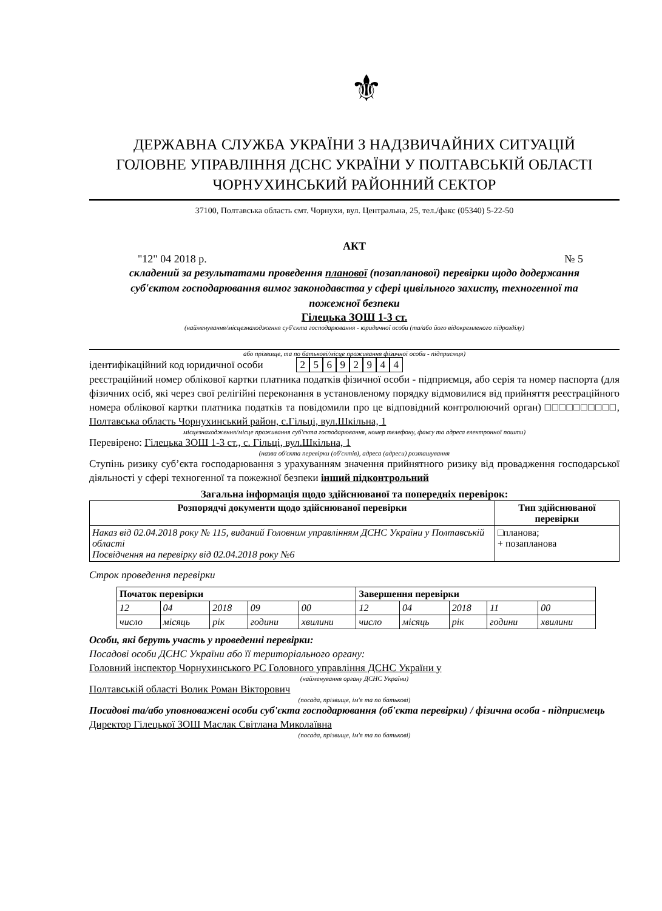⚜
ДЕРЖАВНА СЛУЖБА УКРАЇНИ З НАДЗВИЧАЙНИХ СИТУАЦІЙ
ГОЛОВНЕ УПРАВЛІННЯ ДСНС УКРАЇНИ У ПОЛТАВСЬКІЙ ОБЛАСТІ
ЧОРНУХИНСЬКИЙ РАЙОННИЙ СЕКТОР
37100, Полтавська область смт. Чорнухи, вул. Центральна, 25, тел./факс (05340) 5-22-50
АКТ
"12" 04 2018 р. № 5
складений за результатами проведення планової (позапланової) перевірки щодо додержання суб'єктом господарювання вимог законодавства у сфері цивільного захисту, техногенної та пожежної безпеки
Гілецька ЗОШ 1-3 ст.
(найменування/місцезнаходження суб'єкта господарювання - юридичної особи (та/або його відокремленого підрозділу)
або прізвище, та по батькові/місце проживання фізичної особи - підприємця)
ідентифікаційний код юридичної особи 25692944
реєстраційний номер облікової картки платника податків фізичної особи - підприємця, або серія та номер паспорта (для фізичних осіб, які через свої релігійні переконання в установленому порядку відмовилися від прийняття реєстраційного номера облікової картки платника податків та повідомили про це відповідний контролюючий орган) □□□□□□□□□□, Полтавська область Чорнухинський район, с.Гільці, вул.Шкільна, 1
місцезнаходження/місце проживання суб'єкта господарювання, номер телефону, факсу та адреса електронної пошти)
Перевірено: Гілецька ЗОШ 1-3 ст., с. Гільці, вул.Шкільна, 1
(назва об'єкта перевірки (об'єктів), адреса (адреси) розташування
Ступінь ризику суб’єкта господарювання з урахуванням значення прийнятного ризику від провадження господарської діяльності у сфері техногенної та пожежної безпеки інший підконтрольний
Загальна інформація щодо здійснюваної та попередніх перевірок:
| Розпорядчі документи щодо здійснюваної перевірки | Тип здійснюваної перевірки |
| --- | --- |
| Наказ від 02.04.2018 року № 115, виданий Головним управлінням ДСНС України у Полтавській області Посвідчення на перевірку від 02.04.2018 року №6 | □планова; + позапланова |
Строк проведення перевірки
| Початок перевірки | | | | | Завершення перевірки | | | | |
| --- | --- | --- | --- | --- | --- | --- | --- | --- | --- |
| 12 | 04 | 2018 | 09 | 00 | 12 | 04 | 2018 | 11 | 00 |
| число | місяць | рік | години | хвилини | число | місяць | рік | години | хвилини |
Особи, які беруть участь у проведенні перевірки:
Посадові особи ДСНС України або її територіального органу:
Головний інспектор Чорнухинського РС Головного управління ДСНС України у
(найменування органу ДСНС України)
Полтавській області Волик Роман Вікторович
(посада, прізвище, ім'я та по батькові)
Посадові та/або уповноважені особи суб'єкта господарювання (об'єкта перевірки) / фізична особа - підприємець
Директор Гілецької ЗОШ Маслак Світлана Миколаївна
(посада, прізвище, ім'я та по батькові)